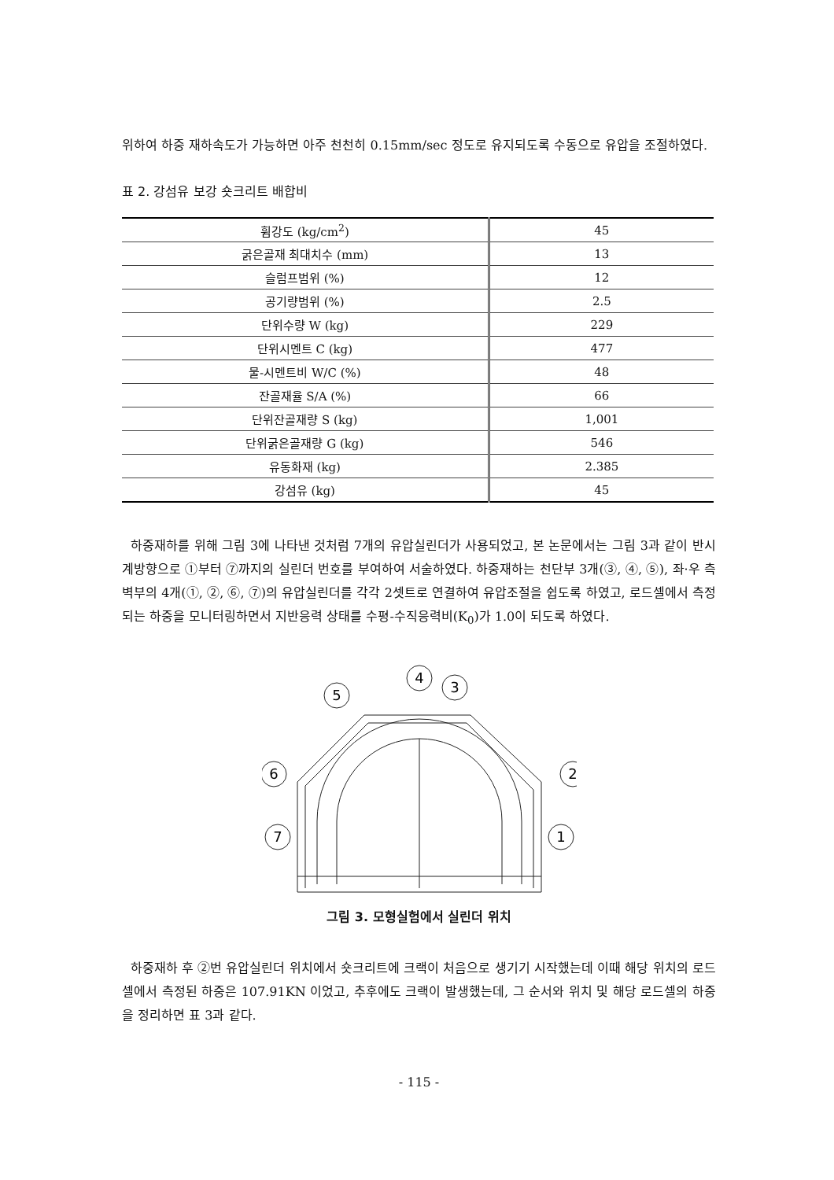위하여 하중 재하속도가 가능하면 아주 천천히 0.15mm/sec 정도로 유지되도록 수동으로 유압을 조절하였다.
표 2. 강섬유 보강 숏크리트 배합비
| 휨강도 (kg/cm<sup>2</sup>) | 45 |
| 굵은골재 최대치수 (mm) | 13 |
| 슬럼프범위 (%) | 12 |
| 공기량범위 (%) | 2.5 |
| 단위수량 W (kg) | 229 |
| 단위시멘트 C (kg) | 477 |
| 물-시멘트비 W/C (%) | 48 |
| 잔골재율 S/A (%) | 66 |
| 단위잔골재량 S (kg) | 1,001 |
| 단위굵은골재량 G (kg) | 546 |
| 유동화재 (kg) | 2.385 |
| 강섬유 (kg) | 45 |
하중재하를 위해 그림 3에 나타낸 것처럼 7개의 유압실린더가 사용되었고, 본 논문에서는 그림 3과 같이 반시계방향으로 ①부터 ⑦까지의 실린더 번호를 부여하여 서술하였다. 하중재하는 천단부 3개(③, ④, ⑤), 좌·우 측벽부의 4개(①, ②, ⑥, ⑦)의 유압실린더를 각각 2셋트로 연결하여 유압조절을 쉽도록 하였고, 로드셀에서 측정되는 하중을 모니터링하면서 지반응력 상태를 수평-수직응력비(K<sub>0</sub>)가 1.0이 되도록 하였다.
3
2
1
4
5
6
7
그림 3. 모형실험에서 실린더 위치
하중재하 후 ②번 유압실린더 위치에서 숏크리트에 크랙이 처음으로 생기기 시작했는데 이때 해당 위치의 로드셀에서 측정된 하중은 107.91KN 이었고, 추후에도 크랙이 발생했는데, 그 순서와 위치 및 해당 로드셀의 하중을 정리하면 표 3과 같다.
- 115 -